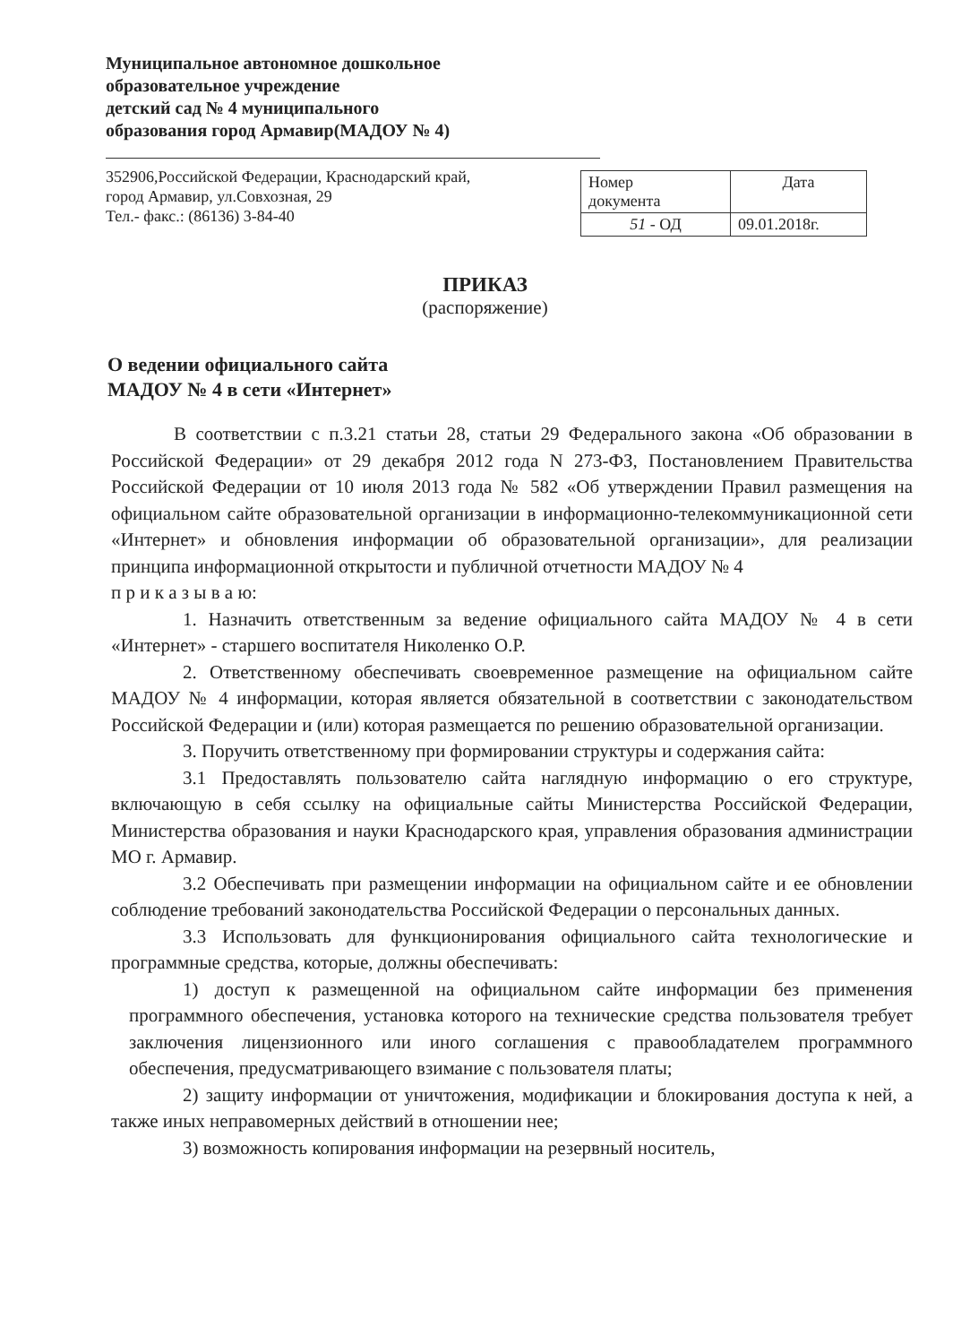Муниципальное автономное дошкольное
образовательное учреждение
детский сад № 4 муниципального
образования город Армавир(МАДОУ № 4)
352906,Российской Федерации, Краснодарский край,
город Армавир, ул.Совхозная, 29
Тел.- факс.: (86136) 3-84-40
| Номер документа | Дата |
| --- | --- |
| 51 - ОД | 09.01.2018г. |
ПРИКАЗ
(распоряжение)
О ведении официального сайта
МАДОУ № 4 в сети «Интернет»
В соответствии с п.3.21 статьи 28, статьи 29 Федерального закона «Об образовании в Российской Федерации» от 29 декабря 2012 года N 273-ФЗ, Постановлением Правительства Российской Федерации от 10 июля 2013 года № 582 «Об утверждении Правил размещения на официальном сайте образовательной организации в информационно-телекоммуникационной сети «Интернет» и обновления информации об образовательной организации», для реализации принципа информационной открытости и публичной отчетности МАДОУ № 4
п р и к а з ы в а ю:
1. Назначить ответственным за ведение официального сайта МАДОУ № 4 в сети «Интернет» - старшего воспитателя Николенко О.Р.
2. Ответственному обеспечивать своевременное размещение на официальном сайте МАДОУ № 4 информации, которая является обязательной в соответствии с законодательством Российской Федерации и (или) которая размещается по решению образовательной организации.
3. Поручить ответственному при формировании структуры и содержания сайта:
3.1 Предоставлять пользователю сайта наглядную информацию о его структуре, включающую в себя ссылку на официальные сайты Министерства Российской Федерации, Министерства образования и науки Краснодарского края, управления образования администрации МО г. Армавир.
3.2 Обеспечивать при размещении информации на официальном сайте и ее обновлении соблюдение требований законодательства Российской Федерации о персональных данных.
3.3 Использовать для функционирования официального сайта технологические и программные средства, которые, должны обеспечивать:
1) доступ к размещенной на официальном сайте информации без применения программного обеспечения, установка которого на технические средства пользователя требует заключения лицензионного или иного соглашения с правообладателем программного обеспечения, предусматривающего взимание с пользователя платы;
2) защиту информации от уничтожения, модификации и блокирования доступа к ней, а также иных неправомерных действий в отношении нее;
3) возможность копирования информации на резервный носитель,